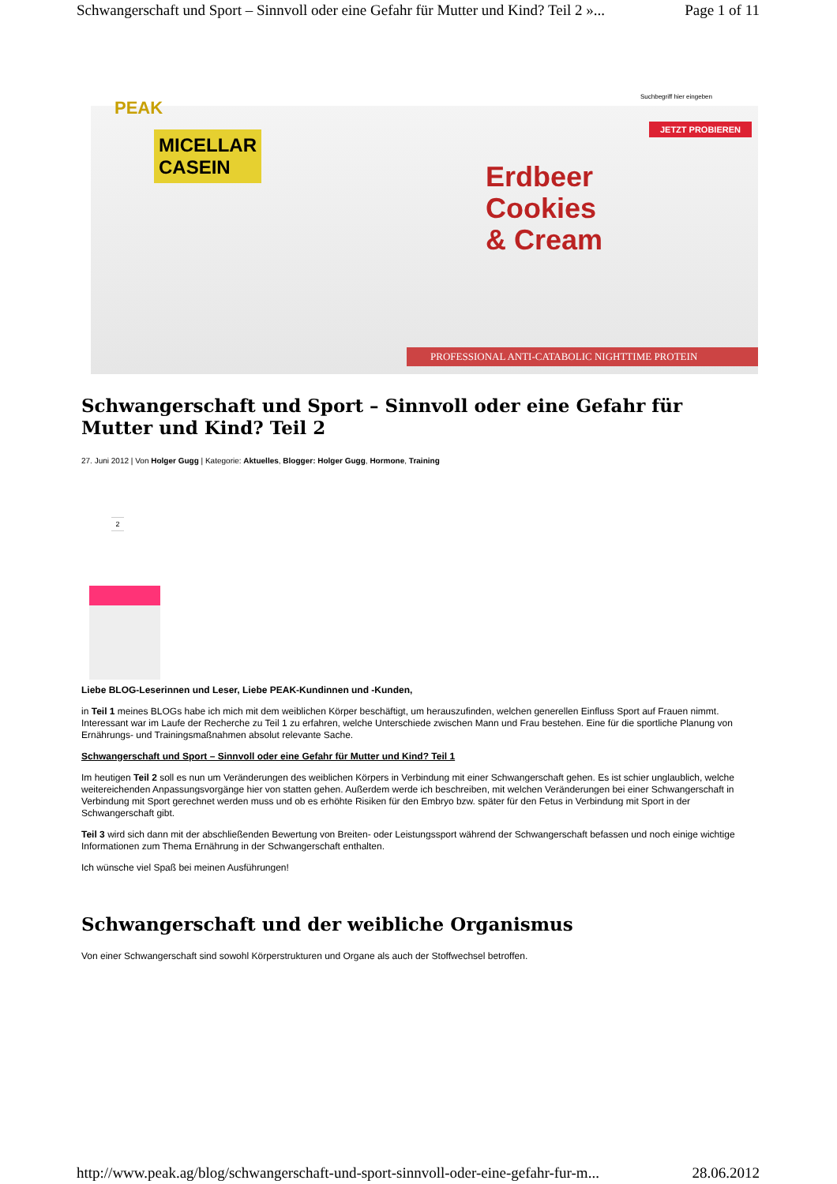Schwangerschaft und Sport – Sinnvoll oder eine Gefahr für Mutter und Kind? Teil 2 »... Page 1 of 11
PEAK
Suchbegriff hier eingeben
JETZT PROBIEREN
MICELLAR
CASEIN
Erdbeer
Cookies
& Cream
PROFESSIONAL ANTI-CATABOLIC NIGHTTIME PROTEIN
Schwangerschaft und Sport – Sinnvoll oder eine Gefahr für Mutter und Kind? Teil 2
27. Juni 2012 | Von Holger Gugg | Kategorie: Aktuelles, Blogger: Holger Gugg, Hormone, Training
2
Liebe BLOG-Leserinnen und Leser, Liebe PEAK-Kundinnen und -Kunden,
in Teil 1 meines BLOGs habe ich mich mit dem weiblichen Körper beschäftigt, um herauszufinden, welchen generellen Einfluss Sport auf Frauen nimmt. Interessant war im Laufe der Recherche zu Teil 1 zu erfahren, welche Unterschiede zwischen Mann und Frau bestehen. Eine für die sportliche Planung von Ernährungs- und Trainingsmaßnahmen absolut relevante Sache.
Schwangerschaft und Sport – Sinnvoll oder eine Gefahr für Mutter und Kind? Teil 1
Im heutigen Teil 2 soll es nun um Veränderungen des weiblichen Körpers in Verbindung mit einer Schwangerschaft gehen. Es ist schier unglaublich, welche weitereichenden Anpassungsvorgänge hier von statten gehen. Außerdem werde ich beschreiben, mit welchen Veränderungen bei einer Schwangerschaft in Verbindung mit Sport gerechnet werden muss und ob es erhöhte Risiken für den Embryo bzw. später für den Fetus in Verbindung mit Sport in der Schwangerschaft gibt.
Teil 3 wird sich dann mit der abschließenden Bewertung von Breiten- oder Leistungssport während der Schwangerschaft befassen und noch einige wichtige Informationen zum Thema Ernährung in der Schwangerschaft enthalten.
Ich wünsche viel Spaß bei meinen Ausführungen!
Schwangerschaft und der weibliche Organismus
Von einer Schwangerschaft sind sowohl Körperstrukturen und Organe als auch der Stoffwechsel betroffen.
http://www.peak.ag/blog/schwangerschaft-und-sport-sinnvoll-oder-eine-gefahr-fur-m... 28.06.2012